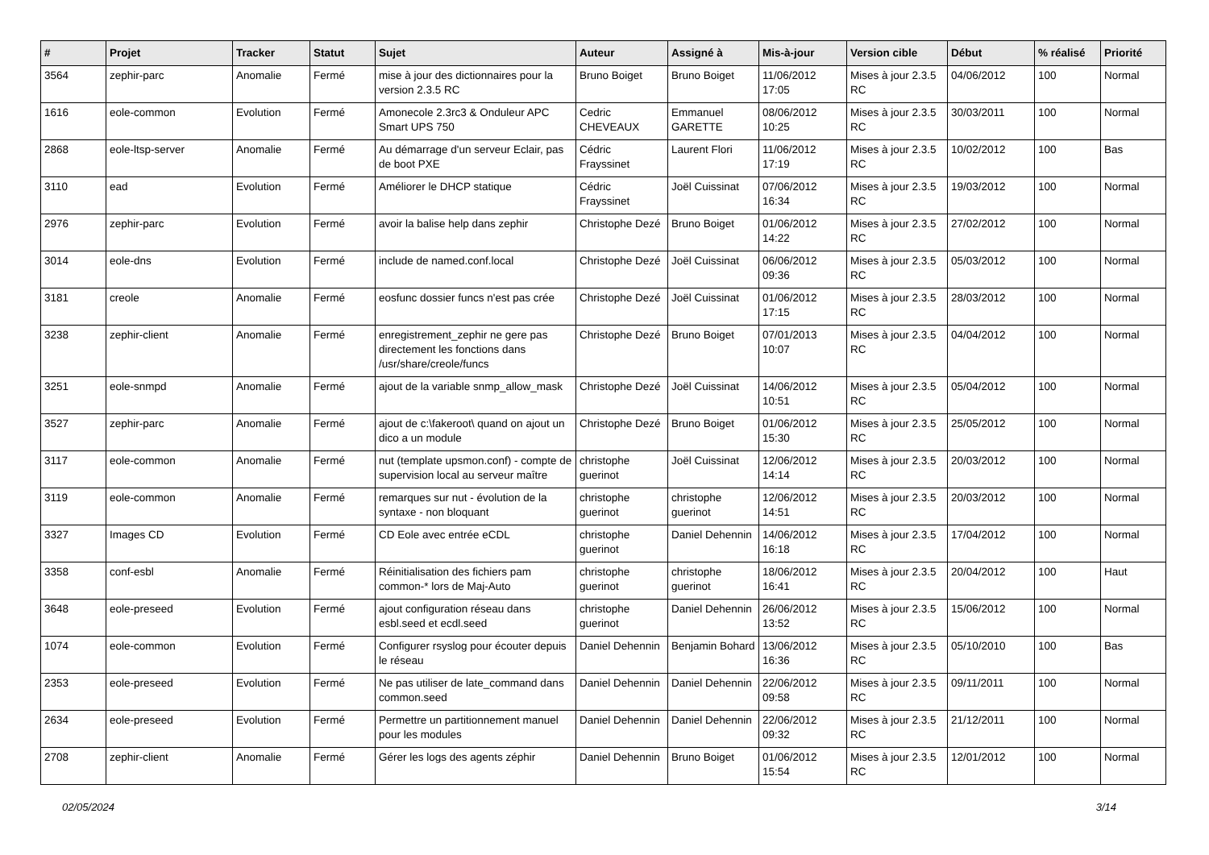| # | Projet | Tracker | Statut | Sujet | Auteur | Assigné à | Mis-à-jour | Version cible | Début | % réalisé | Priorité |
| --- | --- | --- | --- | --- | --- | --- | --- | --- | --- | --- | --- |
| 3564 | zephir-parc | Anomalie | Fermé | mise à jour des dictionnaires pour la version 2.3.5 RC | Bruno Boiget | Bruno Boiget | 11/06/2012 17:05 | Mises à jour 2.3.5 RC | 04/06/2012 | 100 | Normal |
| 1616 | eole-common | Evolution | Fermé | Amonecole 2.3rc3 & Onduleur APC Smart UPS 750 | Cedric CHEVEAUX | Emmanuel GARETTE | 08/06/2012 10:25 | Mises à jour 2.3.5 RC | 30/03/2011 | 100 | Normal |
| 2868 | eole-ltsp-server | Anomalie | Fermé | Au démarrage d'un serveur Eclair, pas de boot PXE | Cédric Frayssinet | Laurent Flori | 11/06/2012 17:19 | Mises à jour 2.3.5 RC | 10/02/2012 | 100 | Bas |
| 3110 | ead | Evolution | Fermé | Améliorer le DHCP statique | Cédric Frayssinet | Joël Cuissinat | 07/06/2012 16:34 | Mises à jour 2.3.5 RC | 19/03/2012 | 100 | Normal |
| 2976 | zephir-parc | Evolution | Fermé | avoir la balise help dans zephir | Christophe Dezé | Bruno Boiget | 01/06/2012 14:22 | Mises à jour 2.3.5 RC | 27/02/2012 | 100 | Normal |
| 3014 | eole-dns | Evolution | Fermé | include de named.conf.local | Christophe Dezé | Joël Cuissinat | 06/06/2012 09:36 | Mises à jour 2.3.5 RC | 05/03/2012 | 100 | Normal |
| 3181 | creole | Anomalie | Fermé | eosfunc dossier funcs n'est pas crée | Christophe Dezé | Joël Cuissinat | 01/06/2012 17:15 | Mises à jour 2.3.5 RC | 28/03/2012 | 100 | Normal |
| 3238 | zephir-client | Anomalie | Fermé | enregistrement_zephir ne gere pas directement les fonctions dans /usr/share/creole/funcs | Christophe Dezé | Bruno Boiget | 07/01/2013 10:07 | Mises à jour 2.3.5 RC | 04/04/2012 | 100 | Normal |
| 3251 | eole-snmpd | Anomalie | Fermé | ajout de la variable snmp_allow_mask | Christophe Dezé | Joël Cuissinat | 14/06/2012 10:51 | Mises à jour 2.3.5 RC | 05/04/2012 | 100 | Normal |
| 3527 | zephir-parc | Anomalie | Fermé | ajout de c:\fakeroot\ quand on ajout un dico a un module | Christophe Dezé | Bruno Boiget | 01/06/2012 15:30 | Mises à jour 2.3.5 RC | 25/05/2012 | 100 | Normal |
| 3117 | eole-common | Anomalie | Fermé | nut (template upsmon.conf) - compte de supervision local au serveur maître | christophe guerinot | Joël Cuissinat | 12/06/2012 14:14 | Mises à jour 2.3.5 RC | 20/03/2012 | 100 | Normal |
| 3119 | eole-common | Anomalie | Fermé | remarques sur nut - évolution de la syntaxe - non bloquant | christophe guerinot | christophe guerinot | 12/06/2012 14:51 | Mises à jour 2.3.5 RC | 20/03/2012 | 100 | Normal |
| 3327 | Images CD | Evolution | Fermé | CD Eole avec entrée eCDL | christophe guerinot | Daniel Dehennin | 14/06/2012 16:18 | Mises à jour 2.3.5 RC | 17/04/2012 | 100 | Normal |
| 3358 | conf-esbl | Anomalie | Fermé | Réinitialisation des fichiers pam common-* lors de Maj-Auto | christophe guerinot | christophe guerinot | 18/06/2012 16:41 | Mises à jour 2.3.5 RC | 20/04/2012 | 100 | Haut |
| 3648 | eole-preseed | Evolution | Fermé | ajout configuration réseau dans esbl.seed et ecdl.seed | christophe guerinot | Daniel Dehennin | 26/06/2012 13:52 | Mises à jour 2.3.5 RC | 15/06/2012 | 100 | Normal |
| 1074 | eole-common | Evolution | Fermé | Configurer rsyslog pour écouter depuis le réseau | Daniel Dehennin | Benjamin Bohard | 13/06/2012 16:36 | Mises à jour 2.3.5 RC | 05/10/2010 | 100 | Bas |
| 2353 | eole-preseed | Evolution | Fermé | Ne pas utiliser de late_command dans common.seed | Daniel Dehennin | Daniel Dehennin | 22/06/2012 09:58 | Mises à jour 2.3.5 RC | 09/11/2011 | 100 | Normal |
| 2634 | eole-preseed | Evolution | Fermé | Permettre un partitionnement manuel pour les modules | Daniel Dehennin | Daniel Dehennin | 22/06/2012 09:32 | Mises à jour 2.3.5 RC | 21/12/2011 | 100 | Normal |
| 2708 | zephir-client | Anomalie | Fermé | Gérer les logs des agents zéphir | Daniel Dehennin | Bruno Boiget | 01/06/2012 15:54 | Mises à jour 2.3.5 RC | 12/01/2012 | 100 | Normal |
02/05/2024 3/14